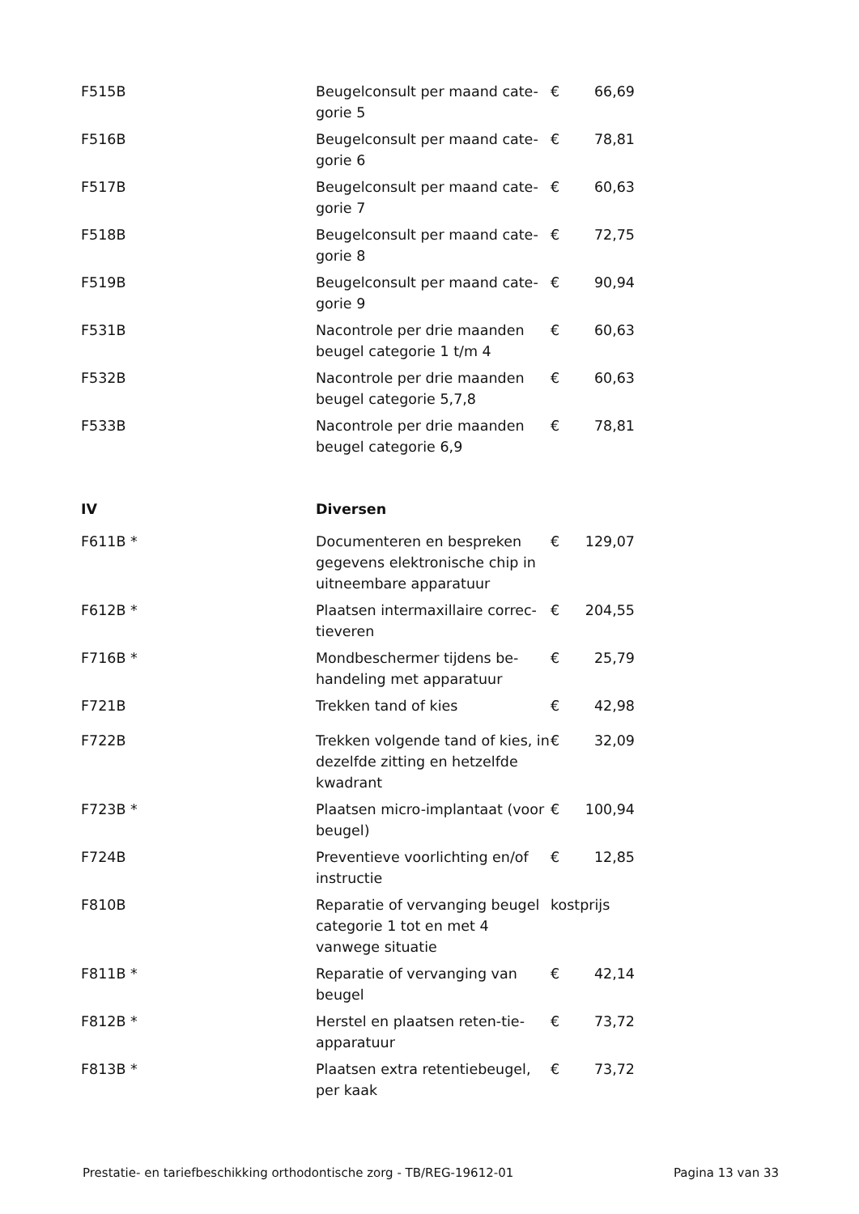| F515B | Beugelconsult per maand cate-gorie 5 | € | 66,69 |
| F516B | Beugelconsult per maand cate-gorie 6 | € | 78,81 |
| F517B | Beugelconsult per maand cate-gorie 7 | € | 60,63 |
| F518B | Beugelconsult per maand cate-gorie 8 | € | 72,75 |
| F519B | Beugelconsult per maand cate-gorie 9 | € | 90,94 |
| F531B | Nacontrole per drie maanden beugel categorie 1 t/m 4 | € | 60,63 |
| F532B | Nacontrole per drie maanden beugel categorie 5,7,8 | € | 60,63 |
| F533B | Nacontrole per drie maanden beugel categorie 6,9 | € | 78,81 |
| IV | Diversen | | |
| F611B * | Documenteren en bespreken gegevens elektronische chip in uitneembare apparatuur | € | 129,07 |
| F612B * | Plaatsen intermaxillaire correc-tieveren | € | 204,55 |
| F716B * | Mondbeschermer tijdens be-handeling met apparatuur | € | 25,79 |
| F721B | Trekken tand of kies | € | 42,98 |
| F722B | Trekken volgende tand of kies, in dezelfde zitting en hetzelfde kwadrant | € | 32,09 |
| F723B * | Plaatsen micro-implantaat (voor beugel) | € | 100,94 |
| F724B | Preventieve voorlichting en/of instructie | € | 12,85 |
| F810B | Reparatie of vervanging beugel categorie 1 tot en met 4 vanwege situatie | kostprijs | |
| F811B * | Reparatie of vervanging van beugel | € | 42,14 |
| F812B * | Herstel en plaatsen reten-tie-apparatuur | € | 73,72 |
| F813B * | Plaatsen extra retentiebeugel, per kaak | € | 73,72 |
Prestatie- en tariefbeschikking orthodontische zorg - TB/REG-19612-01 Pagina 13 van 33